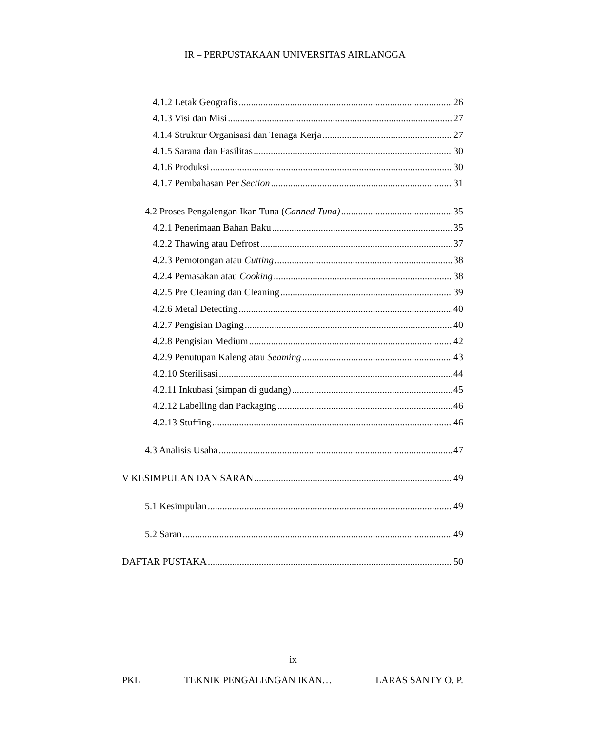IR – PERPUSTAKAAN UNIVERSITAS AIRLANGGA
4.1.2 Letak Geografis 26
4.1.3 Visi dan Misi 27
4.1.4 Struktur Organisasi dan Tenaga Kerja 27
4.1.5 Sarana dan Fasilitas 30
4.1.6 Produksi 30
4.1.7 Pembahasan Per Section 31
4.2 Proses Pengalengan Ikan Tuna (Canned Tuna) 35
4.2.1 Penerimaan Bahan Baku 35
4.2.2 Thawing atau Defrost 37
4.2.3 Pemotongan atau Cutting 38
4.2.4 Pemasakan atau Cooking 38
4.2.5 Pre Cleaning dan Cleaning 39
4.2.6 Metal Detecting 40
4.2.7 Pengisian Daging 40
4.2.8 Pengisian Medium 42
4.2.9 Penutupan Kaleng atau Seaming 43
4.2.10 Sterilisasi 44
4.2.11 Inkubasi (simpan di gudang) 45
4.2.12 Labelling dan Packaging 46
4.2.13 Stuffing 46
4.3 Analisis Usaha 47
V KESIMPULAN DAN SARAN 49
5.1 Kesimpulan 49
5.2 Saran 49
DAFTAR PUSTAKA 50
ix
PKL TEKNIK PENGALENGAN IKAN… LARAS SANTY O. P.